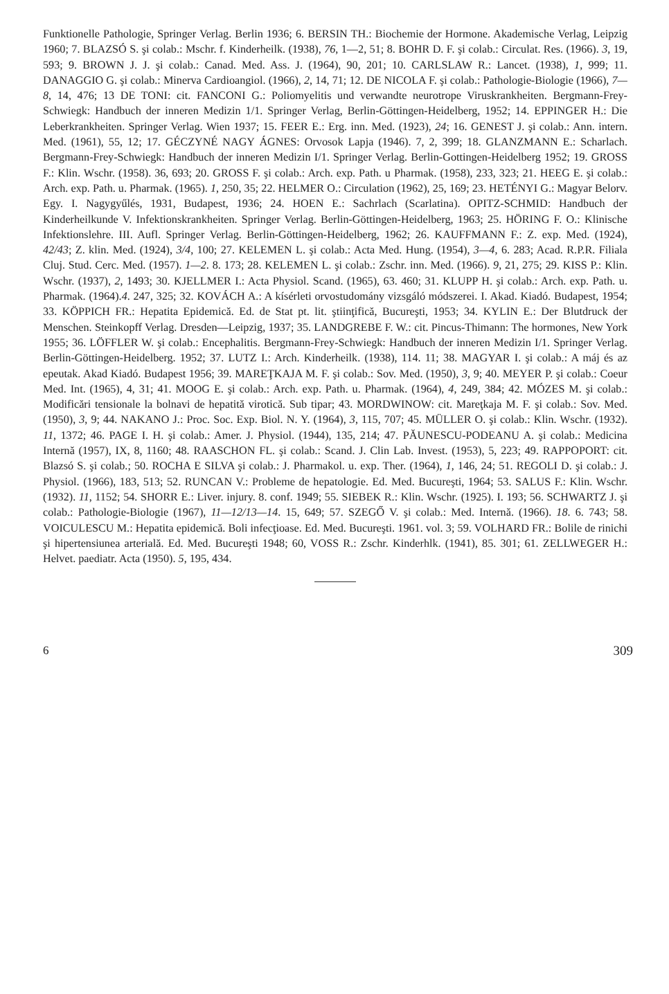Funktionelle Pathologie, Springer Verlag. Berlin 1936; 6. BERSIN TH.: Biochemie der Hormone. Akademische Verlag, Leipzig 1960; 7. BLAZSÓ S. şi colab.: Mschr. f. Kinderheilk. (1938), 76, 1—2, 51; 8. BOHR D. F. şi colab.: Circulat. Res. (1966). 3, 19, 593; 9. BROWN J. J. şi colab.: Canad. Med. Ass. J. (1964), 90, 201; 10. CARLSLAW R.: Lancet. (1938), 1, 999; 11. DANAGGIO G. şi colab.: Minerva Cardioangiol. (1966), 2, 14, 71; 12. DE NICOLA F. şi colab.: Pathologie-Biologie (1966), 7—8, 14, 476; 13 DE TONI: cit. FANCONI G.: Poliomyelitis und verwandte neurotrope Viruskrankheiten. Bergmann-Frey-Schwiegk: Handbuch der inneren Medizin 1/1. Springer Verlag, Berlin-Göttingen-Heidelberg, 1952; 14. EPPINGER H.: Die Leberkrankheiten. Springer Verlag. Wien 1937; 15. FEER E.: Erg. inn. Med. (1923), 24; 16. GENEST J. şi colab.: Ann. intern. Med. (1961), 55, 12; 17. GÉCZYNÉ NAGY ÁGNES: Orvosok Lapja (1946). 7, 2, 399; 18. GLANZMANN E.: Scharlach. Bergmann-Frey-Schwiegk: Handbuch der inneren Medizin I/1. Springer Verlag. Berlin-Gottingen-Heidelberg 1952; 19. GROSS F.: Klin. Wschr. (1958). 36, 693; 20. GROSS F. şi colab.: Arch. exp. Path. u Pharmak. (1958), 233, 323; 21. HEEG E. şi colab.: Arch. exp. Path. u. Pharmak. (1965). 1, 250, 35; 22. HELMER O.: Circulation (1962), 25, 169; 23. HETÉNYI G.: Magyar Belorv. Egy. I. Nagygyűlés, 1931, Budapest, 1936; 24. HOEN E.: Sachrlach (Scarlatina). OPITZ-SCHMID: Handbuch der Kinderheilkunde V. Infektionskrankheiten. Springer Verlag. Berlin-Göttingen-Heidelberg, 1963; 25. HÖRING F. O.: Klinische Infektionslehre. III. Aufl. Springer Verlag. Berlin-Göttingen-Heidelberg, 1962; 26. KAUFFMANN F.: Z. exp. Med. (1924), 42/43; Z. klin. Med. (1924), 3/4, 100; 27. KELEMEN L. şi colab.: Acta Med. Hung. (1954), 3—4, 6. 283; Acad. R.P.R. Filiala Cluj. Stud. Cerc. Med. (1957). 1—2. 8. 173; 28. KELEMEN L. şi colab.: Zschr. inn. Med. (1966). 9, 21, 275; 29. KISS P.: Klin. Wschr. (1937), 2, 1493; 30. KJELLMER I.: Acta Physiol. Scand. (1965), 63. 460; 31. KLUPP H. şi colab.: Arch. exp. Path. u. Pharmak. (1964).4. 247, 325; 32. KOVÁCH A.: A kísérleti orvostudomány vizsgáló módszerei. I. Akad. Kiadó. Budapest, 1954; 33. KÖPPICH FR.: Hepatita Epidemică. Ed. de Stat pt. lit. ştiinţifică, Bucureşti, 1953; 34. KYLIN E.: Der Blutdruck der Menschen. Steinkopff Verlag. Dresden—Leipzig, 1937; 35. LANDGREBE F. W.: cit. Pincus-Thimann: The hormones, New York 1955; 36. LÖFFLER W. şi colab.: Encephalitis. Bergmann-Frey-Schwiegk: Handbuch der inneren Medizin I/1. Springer Verlag. Berlin-Göttingen-Heidelberg. 1952; 37. LUTZ I.: Arch. Kinderheilk. (1938), 114. 11; 38. MAGYAR I. şi colab.: A máj és az epeutak. Akad Kiadó. Budapest 1956; 39. MAREŢKAJA M. F. şi colab.: Sov. Med. (1950), 3, 9; 40. MEYER P. şi colab.: Coeur Med. Int. (1965), 4, 31; 41. MOOG E. şi colab.: Arch. exp. Path. u. Pharmak. (1964), 4, 249, 384; 42. MÓZES M. şi colab.: Modificări tensionale la bolnavi de hepatită virotică. Sub tipar; 43. MORDWINOW: cit. Mareţkaja M. F. şi colab.: Sov. Med. (1950), 3, 9; 44. NAKANO J.: Proc. Soc. Exp. Biol. N. Y. (1964), 3, 115, 707; 45. MÜLLER O. şi colab.: Klin. Wschr. (1932). 11, 1372; 46. PAGE I. H. şi colab.: Amer. J. Physiol. (1944), 135, 214; 47. PĂUNESCU-PODEANU A. şi colab.: Medicina Internă (1957), IX, 8, 1160; 48. RAASCHON FL. şi colab.: Scand. J. Clin Lab. Invest. (1953), 5, 223; 49. RAPPOPORT: cit. Blazsó S. şi colab.; 50. ROCHA E SILVA şi colab.: J. Pharmakol. u. exp. Ther. (1964), 1, 146, 24; 51. REGOLI D. şi colab.: J. Physiol. (1966), 183, 513; 52. RUNCAN V.: Probleme de hepatologie. Ed. Med. Bucureşti, 1964; 53. SALUS F.: Klin. Wschr. (1932). 11, 1152; 54. SHORR E.: Liver. injury. 8. conf. 1949; 55. SIEBEK R.: Klin. Wschr. (1925). I. 193; 56. SCHWARTZ J. şi colab.: Pathologie-Biologie (1967), 11—12/13—14. 15, 649; 57. SZEGŐ V. şi colab.: Med. Internă. (1966). 18. 6. 743; 58. VOICULESCU M.: Hepatita epidemică. Boli infecţioase. Ed. Med. Bucureşti. 1961. vol. 3; 59. VOLHARD FR.: Bolile de rinichi şi hipertensiunea arterială. Ed. Med. Bucureşti 1948; 60, VOSS R.: Zschr. Kinderhlk. (1941), 85. 301; 61. ZELLWEGER H.: Helvet. paediatr. Acta (1950). 5, 195, 434.
6 309